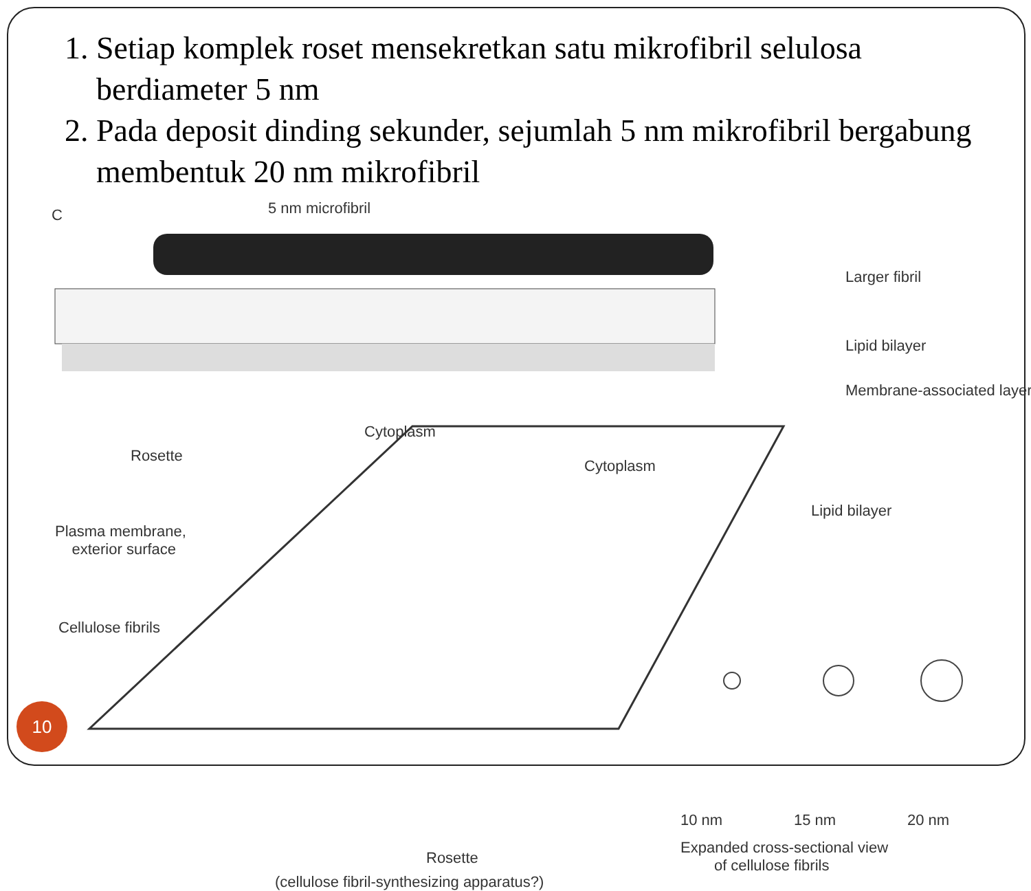1. Setiap komplek roset mensekretkan satu mikrofibril selulosa berdiameter 5 nm
2. Pada deposit dinding sekunder, sejumlah 5 nm mikrofibril bergabung membentuk 20 nm mikrofibril
C 5 nm microfibril
Larger fibril
Lipid bilayer
Membrane-associated layer
Rosette
Cytoplasm
Cytoplasm
Lipid bilayer
Plasma membrane,
exterior surface
Cellulose fibrils
10 nm 15 nm 20 nm
Expanded cross-sectional view
of cellulose fibrils Rosette
(cellulose fibril-synthesizing apparatus?)
10